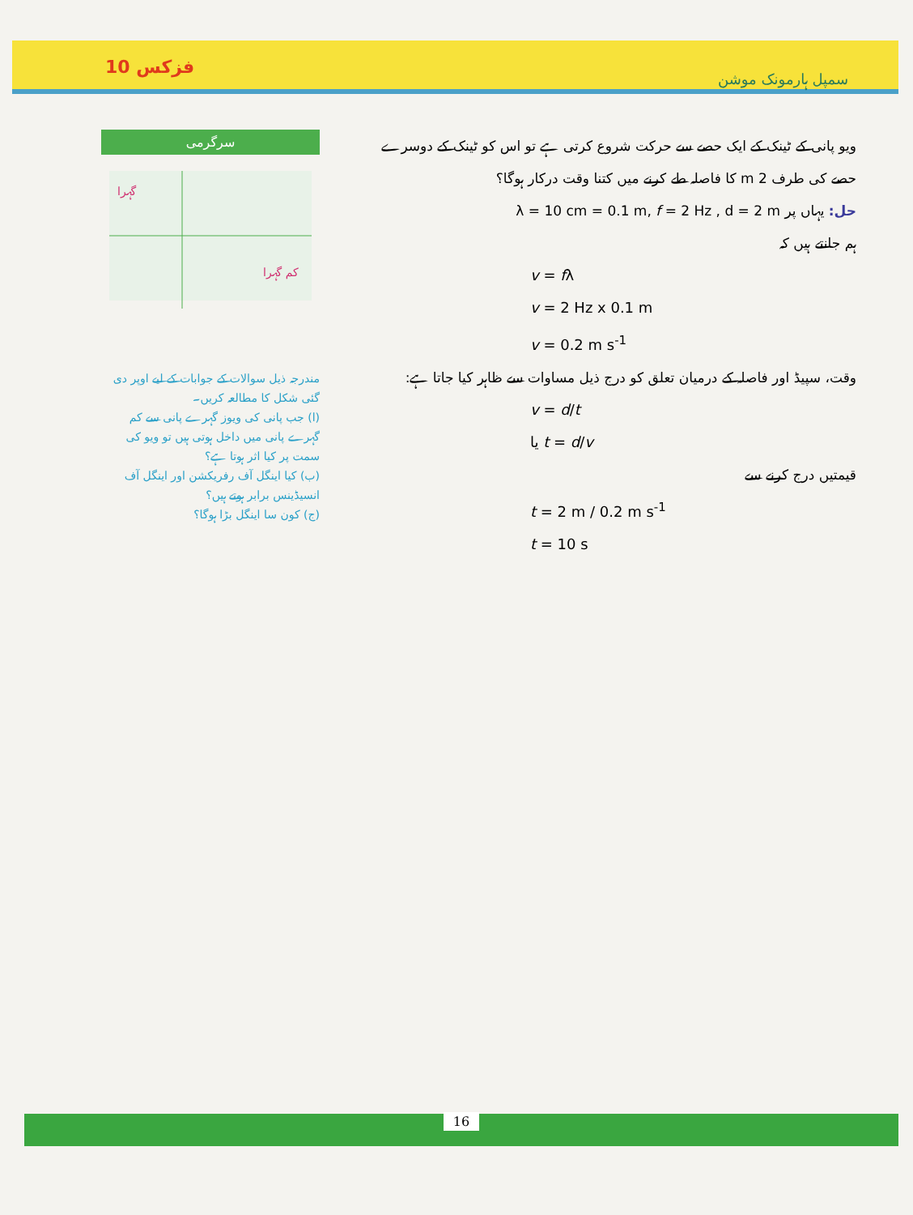فزکس 10 سمپل ہارمونک موشن
سرگرمی
گہرا
کم گہرا
مندرجہ ذیل سوالات کے جوابات کے لیے اوپر دی گئی شکل کا مطالعہ کریں۔
(ا) جب پانی کی ویوز گہرے پانی سے کم گہرے پانی میں داخل ہوتی ہیں تو ویو کی سمت پر کیا اثر ہوتا ہے؟
(ب) کیا اینگل آف رفریکشن اور اینگل آف انسیڈینس برابر ہوتے ہیں؟
(ج) کون سا اینگل بڑا ہوگا؟
ویو پانی کے ٹینک کے ایک حصے سے حرکت شروع کرتی ہے تو اس کو ٹینک کے دوسرے حصے کی طرف 2 m کا فاصلہ طے کرنے میں کتنا وقت درکار ہوگا؟
حل: یہاں پر λ = 10 cm = 0.1 m, f = 2 Hz , d = 2 m
ہم جانتے ہیں کہ
v = fλ
v = 2 Hz x 0.1 m
v = 0.2 m s<sup>-1</sup>
وقت، سپیڈ اور فاصلہ کے درمیان تعلق کو درج ذیل مساوات سے ظاہر کیا جاتا ہے:
v = d/t
یا t = d/v
قیمتیں درج کرنے سے
t = 2 m / 0.2 m s<sup>-1</sup>
t = 10 s
16